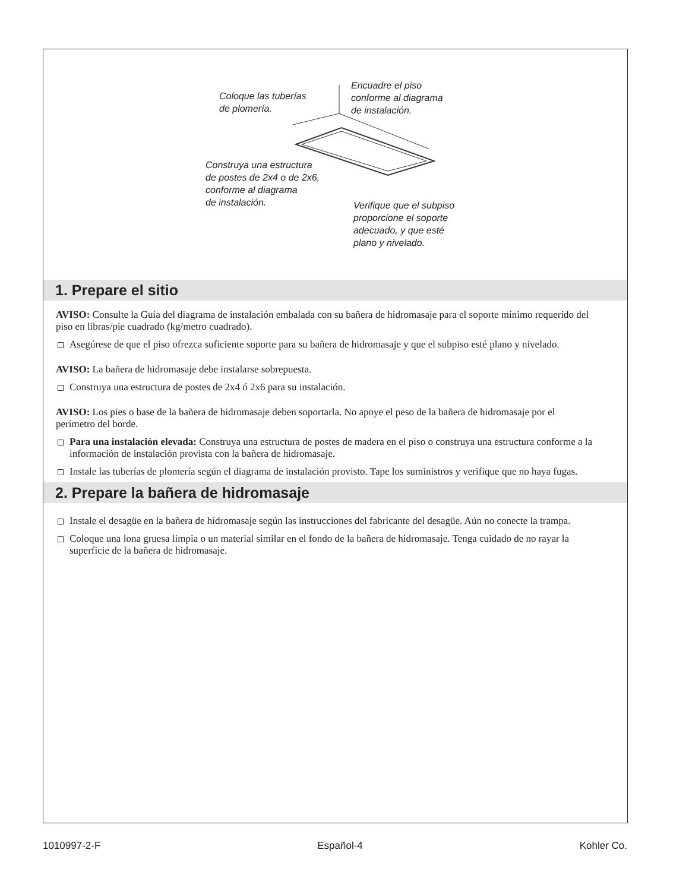Coloque las tuberías
de plomería.
Encuadre el piso
conforme al diagrama
de instalación.
Construya una estructura
de postes de 2x4 o de 2x6,
conforme al diagrama
de instalación.
Verifique que el subpiso
proporcione el soporte
adecuado, y que esté
plano y nivelado.
1. Prepare el sitio
AVISO: Consulte la Guía del diagrama de instalación embalada con su bañera de hidromasaje para el soporte mínimo requerido del piso en libras/pie cuadrado (kg/metro cuadrado).
Asegúrese de que el piso ofrezca suficiente soporte para su bañera de hidromasaje y que el subpiso esté plano y nivelado.
AVISO: La bañera de hidromasaje debe instalarse sobrepuesta.
Construya una estructura de postes de 2x4 ó 2x6 para su instalación.
AVISO: Los pies o base de la bañera de hidromasaje deben soportarla. No apoye el peso de la bañera de hidromasaje por el perímetro del borde.
Para una instalación elevada: Construya una estructura de postes de madera en el piso o construya una estructura conforme a la información de instalación provista con la bañera de hidromasaje.
Instale las tuberías de plomería según el diagrama de instalación provisto. Tape los suministros y verifique que no haya fugas.
2. Prepare la bañera de hidromasaje
Instale el desagüe en la bañera de hidromasaje según las instrucciones del fabricante del desagüe. Aún no conecte la trampa.
Coloque una lona gruesa limpia o un material similar en el fondo de la bañera de hidromasaje. Tenga cuidado de no rayar la superficie de la bañera de hidromasaje.
1010997-2-F Español-4 Kohler Co.